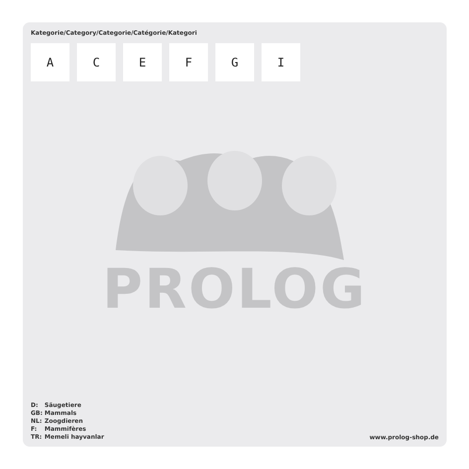Kategorie/Category/Categorie/Catégorie/Kategori
A C E F G I
PROLOG
| D: | Säugetiere |
| GB: | Mammals |
| NL: | Zoogdieren |
| F: | Mammifères |
| TR: | Memeli hayvanlar |
www.prolog-shop.de